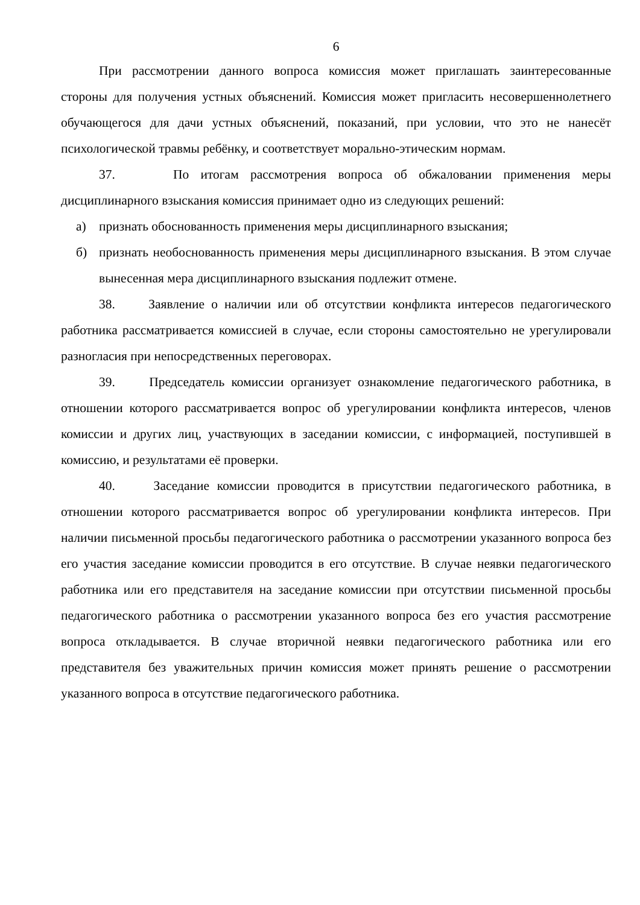6
При рассмотрении данного вопроса комиссия может приглашать заинтересованные стороны для получения устных объяснений. Комиссия может пригласить несовершеннолетнего обучающегося для дачи устных объяснений, показаний, при условии, что это не нанесёт психологической травмы ребёнку, и соответствует морально-этическим нормам.
37. По итогам рассмотрения вопроса об обжаловании применения меры дисциплинарного взыскания комиссия принимает одно из следующих решений:
а) признать обоснованность применения меры дисциплинарного взыскания;
б) признать необоснованность применения меры дисциплинарного взыскания. В этом случае вынесенная мера дисциплинарного взыскания подлежит отмене.
38. Заявление о наличии или об отсутствии конфликта интересов педагогического работника рассматривается комиссией в случае, если стороны самостоятельно не урегулировали разногласия при непосредственных переговорах.
39. Председатель комиссии организует ознакомление педагогического работника, в отношении которого рассматривается вопрос об урегулировании конфликта интересов, членов комиссии и других лиц, участвующих в заседании комиссии, с информацией, поступившей в комиссию, и результатами её проверки.
40. Заседание комиссии проводится в присутствии педагогического работника, в отношении которого рассматривается вопрос об урегулировании конфликта интересов. При наличии письменной просьбы педагогического работника о рассмотрении указанного вопроса без его участия заседание комиссии проводится в его отсутствие. В случае неявки педагогического работника или его представителя на заседание комиссии при отсутствии письменной просьбы педагогического работника о рассмотрении указанного вопроса без его участия рассмотрение вопроса откладывается. В случае вторичной неявки педагогического работника или его представителя без уважительных причин комиссия может принять решение о рассмотрении указанного вопроса в отсутствие педагогического работника.